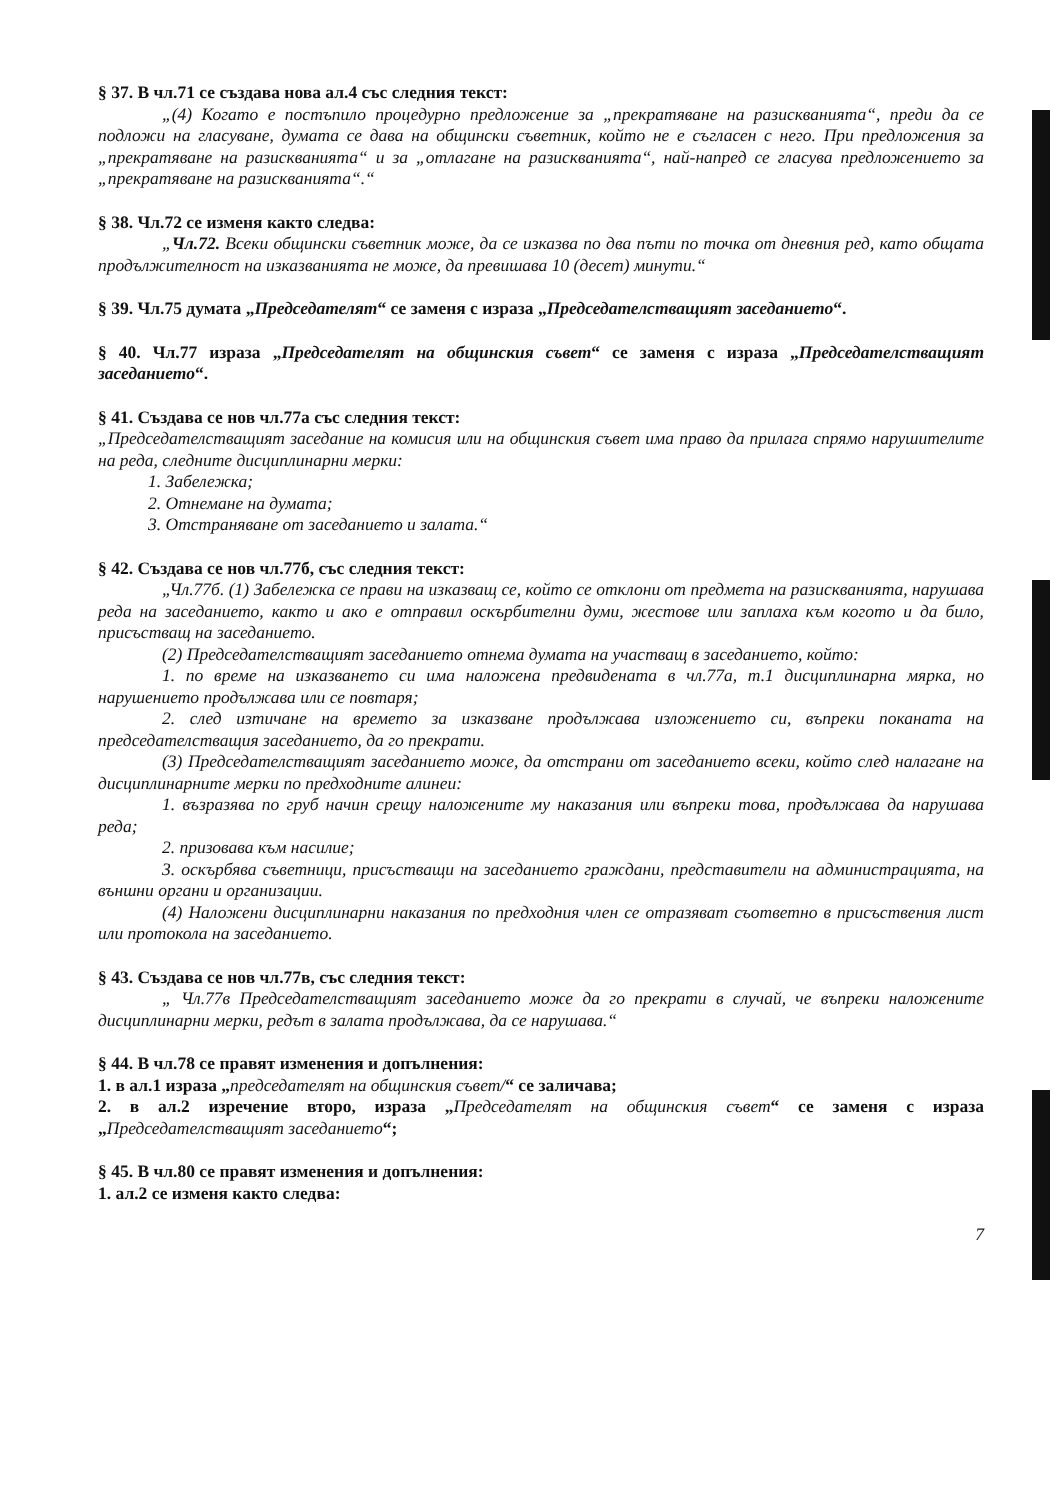§ 37. В чл.71 се създава нова ал.4 със следния текст:
„(4) Когато е постъпило процедурно предложение за „прекратяване на разискванията“, преди да се подложи на гласуване, думата се дава на общински съветник, който не е съгласен с него. При предложения за „прекратяване на разискванията“ и за „отлагане на разискванията“, най-напред се гласува предложението за „прекратяване на разискванията“.“
§ 38. Чл.72 се изменя както следва:
„Чл.72. Всеки общински съветник може, да се изказва по два пъти по точка от дневния ред, като общата продължителност на изказванията не може, да превишава 10 (десет) минути.“
§ 39. Чл.75 думата „Председателят“ се заменя с израза „Председателстващият заседанието“.
§ 40. Чл.77 израза „Председателят на общинския съвет“ се заменя с израза „Председателстващият заседанието“.
§ 41. Създава се нов чл.77а със следния текст:
„Председателстващият заседание на комисия или на общинския съвет има право да прилага спрямо нарушителите на реда, следните дисциплинарни мерки:
1. Забележка;
2. Отнемане на думата;
3. Отстраняване от заседанието и залата.“
§ 42. Създава се нов чл.77б, със следния текст:
„Чл.77б. (1) Забележка се прави на изказващ се, който се отклони от предмета на разискванията, нарушава реда на заседанието, както и ако е отправил оскърбителни думи, жестове или заплаха към когото и да било, присъстващ на заседанието.
(2) Председателстващият заседанието отнема думата на участващ в заседанието, който:
1. по време на изказването си има наложена предвидената в чл.77а, т.1 дисциплинарна мярка, но нарушението продължава или се повтаря;
2. след изтичане на времето за изказване продължава изложението си, въпреки поканата на председателстващия заседанието, да го прекрати.
(3) Председателстващият заседанието може, да отстрани от заседанието всеки, който след налагане на дисциплинарните мерки по предходните алинеи:
1. възразява по груб начин срещу наложените му наказания или въпреки това, продължава да нарушава реда;
2. призовава към насилие;
3. оскърбява съветници, присъстващи на заседанието граждани, представители на администрацията, на външни органи и организации.
(4) Наложени дисциплинарни наказания по предходния член се отразяват съответно в присъствения лист или протокола на заседанието.
§ 43. Създава се нов чл.77в, със следния текст:
„ Чл.77в Председателстващият заседанието може да го прекрати в случай, че въпреки наложените дисциплинарни мерки, редът в залата продължава, да се нарушава.“
§ 44. В чл.78 се правят изменения и допълнения:
1. в ал.1 израза „председателят на общинския съвет/“ се заличава;
2. в ал.2 изречение второ, израза „Председателят на общинския съвет“ се заменя с израза „Председателстващият заседанието“;
§ 45. В чл.80 се правят изменения и допълнения:
1. ал.2 се изменя както следва:
7